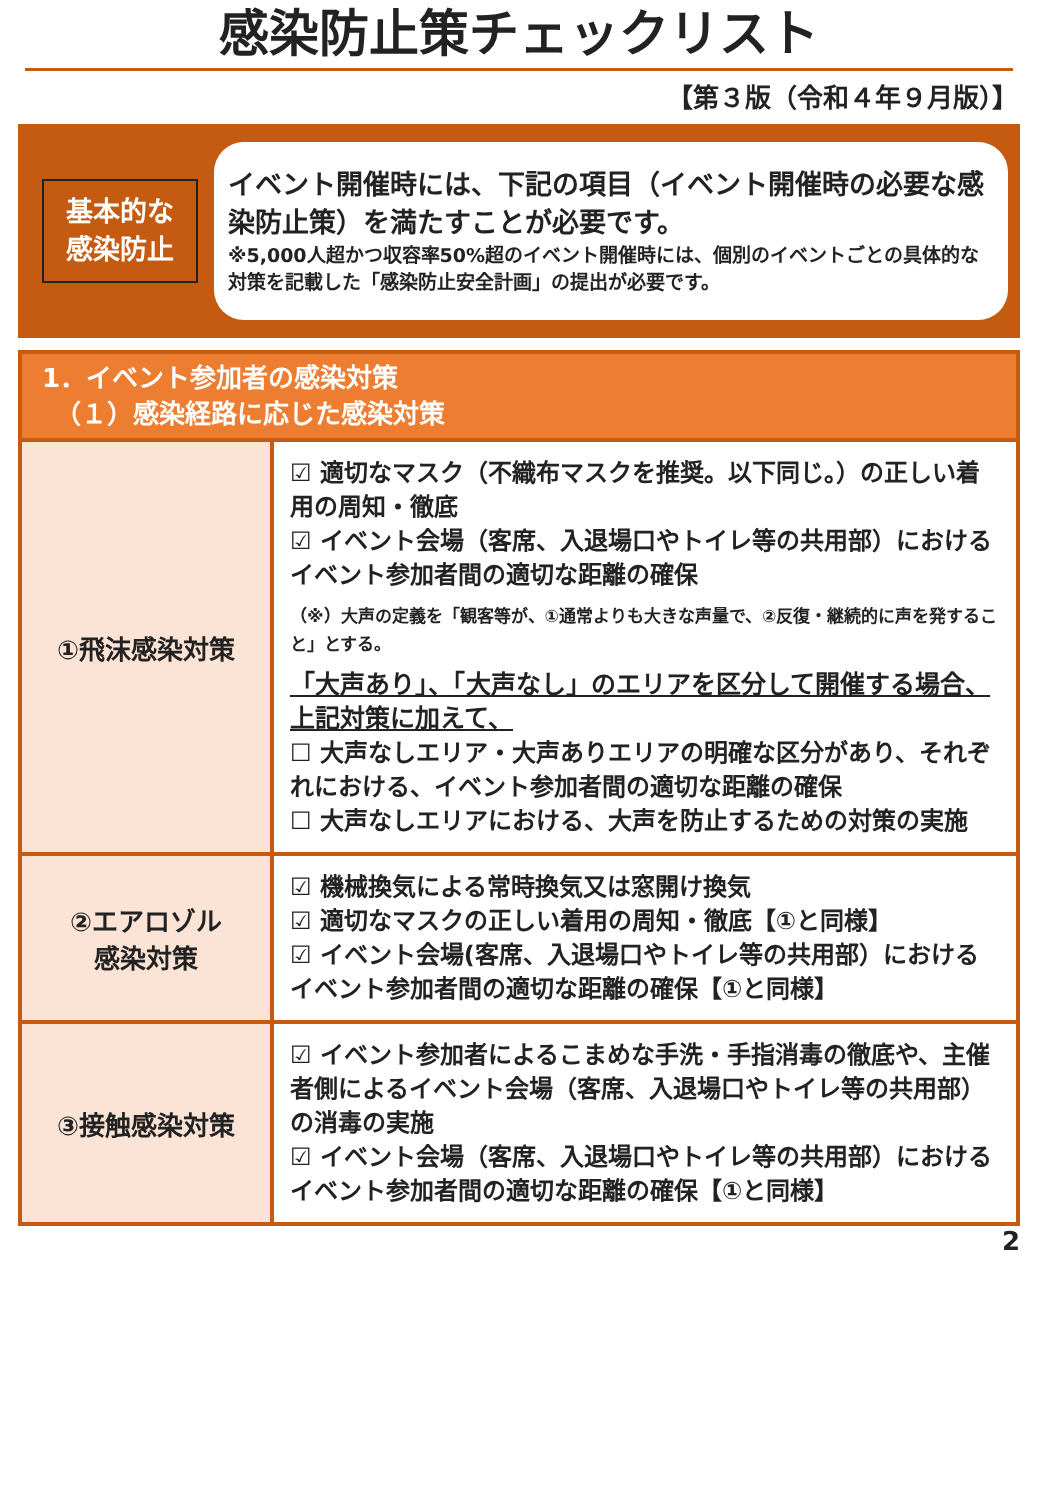感染防止策チェックリスト
【第３版（令和４年９月版）】
基本的な
感染防止
イベント開催時には、下記の項目（イベント開催時の必要な感染防止策）を満たすことが必要です。
※5,000人超かつ収容率50%超のイベント開催時には、個別のイベントごとの具体的な対策を記載した「感染防止安全計画」の提出が必要です。
| 1．イベント参加者の感染対策 （１）感染経路に応じた感染対策 | |
| --- | --- |
| ①飛沫感染対策 | ☑ 適切なマスク（不織布マスクを推奨。以下同じ。）の正しい着用の周知・徹底 ☑ イベント会場（客席、入退場口やトイレ等の共用部）におけるイベント参加者間の適切な距離の確保 （※）大声の定義を「観客等が、①通常よりも大きな声量で、②反復・継続的に声を発すること」とする。 「大声あり」、「大声なし」のエリアを区分して開催する場合、上記対策に加えて、 ☐ 大声なしエリア・大声ありエリアの明確な区分があり、それぞれにおける、イベント参加者間の適切な距離の確保 ☐ 大声なしエリアにおける、大声を防止するための対策の実施 |
| ②エアロゾル 感染対策 | ☑ 機械換気による常時換気又は窓開け換気 ☑ 適切なマスクの正しい着用の周知・徹底【①と同様】 ☑ イベント会場(客席、入退場口やトイレ等の共用部）におけるイベント参加者間の適切な距離の確保【①と同様】 |
| ③接触感染対策 | ☑ イベント参加者によるこまめな手洗・手指消毒の徹底や、主催者側によるイベント会場（客席、入退場口やトイレ等の共用部）の消毒の実施 ☑ イベント会場（客席、入退場口やトイレ等の共用部）におけるイベント参加者間の適切な距離の確保【①と同様】 |
2